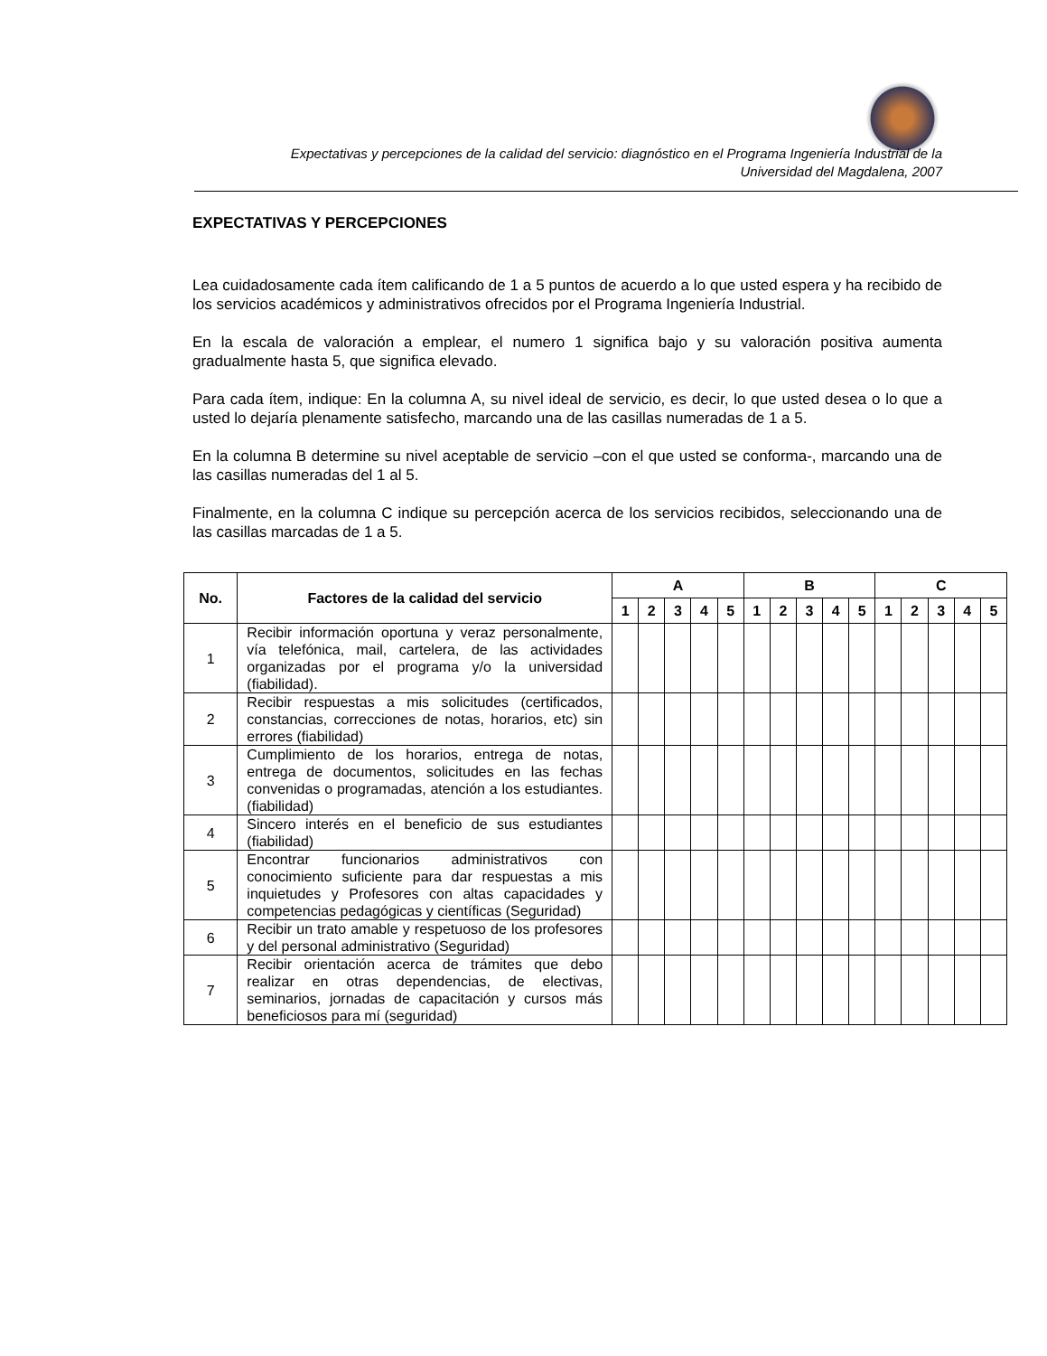Expectativas y percepciones de la calidad del servicio: diagnóstico en el Programa Ingeniería Industrial de la
Universidad del Magdalena, 2007
EXPECTATIVAS Y PERCEPCIONES
Lea cuidadosamente cada ítem calificando de 1 a 5 puntos de acuerdo a lo que usted espera y ha recibido de los servicios académicos y administrativos ofrecidos por el Programa Ingeniería Industrial.
En la escala de valoración a emplear, el numero 1 significa bajo y su valoración positiva aumenta gradualmente hasta 5, que significa elevado.
Para cada ítem, indique: En la columna A, su nivel ideal de servicio, es decir, lo que usted desea o lo que a usted lo dejaría plenamente satisfecho, marcando una de las casillas numeradas de 1 a 5.
En la columna B determine su nivel aceptable de servicio –con el que usted se conforma-, marcando una de las casillas numeradas del 1 al 5.
Finalmente, en la columna C indique su percepción acerca de los servicios recibidos, seleccionando una de las casillas marcadas de 1 a 5.
| No. | Factores de la calidad del servicio | A | | | | | B | | | | | C | | | | |
| --- | --- | --- | --- | --- | --- | --- | --- | --- | --- | --- | --- | --- | --- | --- | --- | --- |
| | | 1 | 2 | 3 | 4 | 5 | 1 | 2 | 3 | 4 | 5 | 1 | 2 | 3 | 4 | 5 |
| 1 | Recibir información oportuna y veraz personalmente, vía telefónica, mail, cartelera, de las actividades organizadas por el programa y/o la universidad (fiabilidad). | | | | | | | | | | | | | | | |
| 2 | Recibir respuestas a mis solicitudes (certificados, constancias, correcciones de notas, horarios, etc) sin errores (fiabilidad) | | | | | | | | | | | | | | | |
| 3 | Cumplimiento de los horarios, entrega de notas, entrega de documentos, solicitudes en las fechas convenidas o programadas, atención a los estudiantes. (fiabilidad) | | | | | | | | | | | | | | | |
| 4 | Sincero interés en el beneficio de sus estudiantes (fiabilidad) | | | | | | | | | | | | | | | |
| 5 | Encontrar funcionarios administrativos con conocimiento suficiente para dar respuestas a mis inquietudes y Profesores con altas capacidades y competencias pedagógicas y científicas (Seguridad) | | | | | | | | | | | | | | | |
| 6 | Recibir un trato amable y respetuoso de los profesores y del personal administrativo (Seguridad) | | | | | | | | | | | | | | | |
| 7 | Recibir orientación acerca de trámites que debo realizar en otras dependencias, de electivas, seminarios, jornadas de capacitación y cursos más beneficiosos para mí (seguridad) | | | | | | | | | | | | | | | |